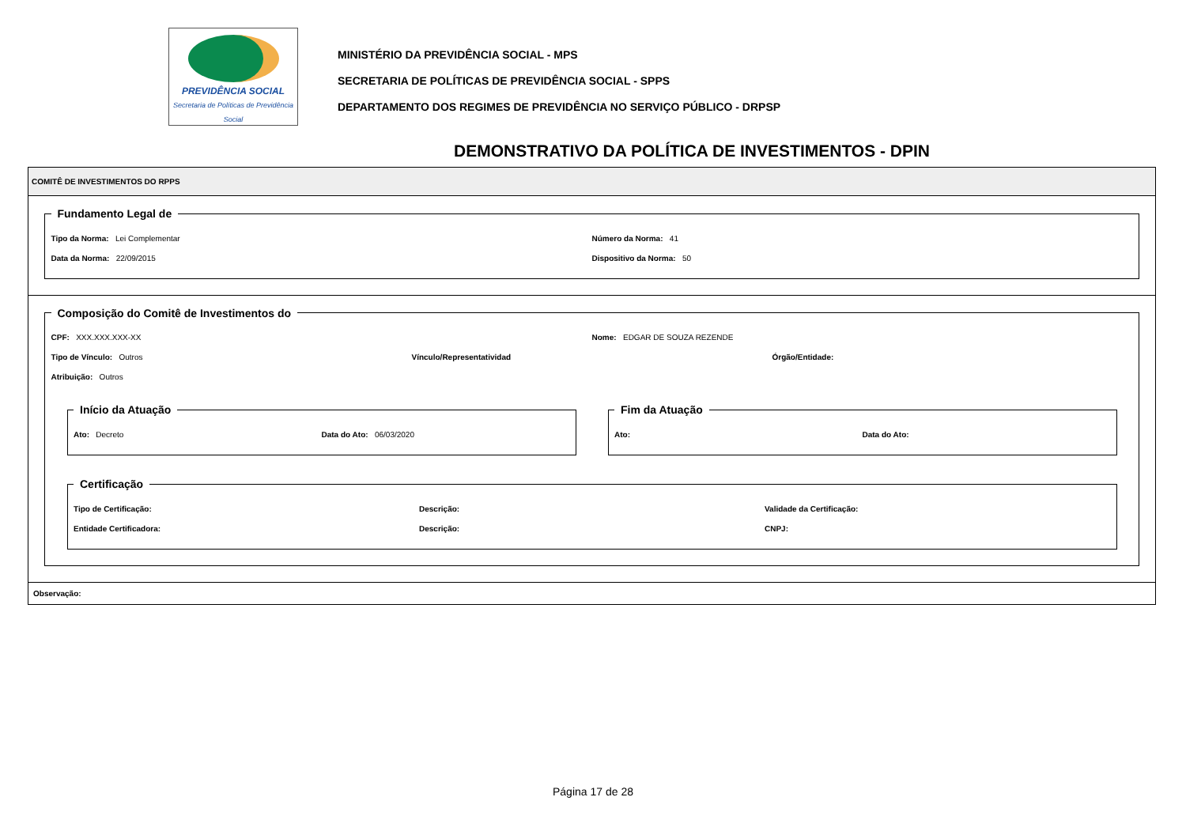PREVIDÊNCIA SOCIAL
Secretaria de Políticas de Previdência Social
MINISTÉRIO DA PREVIDÊNCIA SOCIAL - MPS
SECRETARIA DE POLÍTICAS DE PREVIDÊNCIA SOCIAL - SPPS
DEPARTAMENTO DOS REGIMES DE PREVIDÊNCIA NO SERVIÇO PÚBLICO - DRPSP
DEMONSTRATIVO DA POLÍTICA DE INVESTIMENTOS - DPIN
COMITÊ DE INVESTIMENTOS DO RPPS
Fundamento Legal de
Tipo da Norma: Lei Complementar
Número da Norma: 41
Data da Norma: 22/09/2015 Dispositivo da Norma: 50
Composição do Comitê de Investimentos do
CPF: XXX.XXX.XXX-XX Nome: EDGAR DE SOUZA REZENDE
Tipo de Vínculo: Outros Vínculo/Representatividad Órgão/Entidade:
Atribuição: Outros
Início da Atuação
Ato: Decreto Data do Ato: 06/03/2020
Fim da Atuação
Ato: Data do Ato:
Certificação
Tipo de Certificação: Descrição: Validade da Certificação:
Entidade Certificadora: Descrição: CNPJ:
Observação:
Página 17 de 28